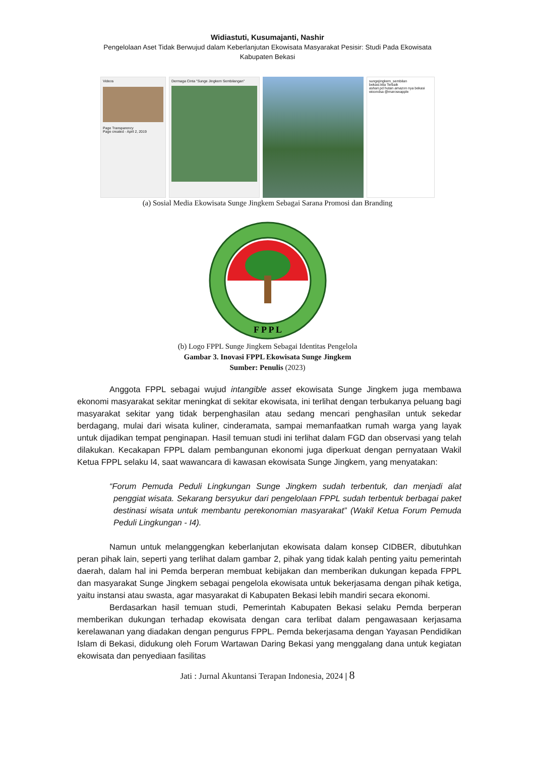Widiastuti, Kusumajanti, Nashir
Pengelolaan Aset Tidak Berwujud dalam Keberlanjutan Ekowisata Masyarakat Pesisir: Studi Pada Ekowisata
Kabupaten Bekasi
Videos
Page Transparency
Page created - April 2, 2019
Dermaga Cinta "Sunge Jingkem Sembilangan" sungejingkem_sembilan
bekasi.kita Terbaik
ashari.pd hutan amazon nya bekasi
wixxndsa @maroseapple
(a) Sosial Media Ekowisata Sunge Jingkem Sebagai Sarana Promosi dan Branding
F P P L
(b) Logo FPPL Sunge Jingkem Sebagai Identitas Pengelola
Gambar 3. Inovasi FPPL Ekowisata Sunge Jingkem
Sumber: Penulis (2023)
Anggota FPPL sebagai wujud intangible asset ekowisata Sunge Jingkem juga membawa ekonomi masyarakat sekitar meningkat di sekitar ekowisata, ini terlihat dengan terbukanya peluang bagi masyarakat sekitar yang tidak berpenghasilan atau sedang mencari penghasilan untuk sekedar berdagang, mulai dari wisata kuliner, cinderamata, sampai memanfaatkan rumah warga yang layak untuk dijadikan tempat penginapan. Hasil temuan studi ini terlihat dalam FGD dan observasi yang telah dilakukan. Kecakapan FPPL dalam pembangunan ekonomi juga diperkuat dengan pernyataan Wakil Ketua FPPL selaku I4, saat wawancara di kawasan ekowisata Sunge Jingkem, yang menyatakan:
“Forum Pemuda Peduli Lingkungan Sunge Jingkem sudah terbentuk, dan menjadi alat penggiat wisata. Sekarang bersyukur dari pengelolaan FPPL sudah terbentuk berbagai paket destinasi wisata untuk membantu perekonomian masyarakat” (Wakil Ketua Forum Pemuda Peduli Lingkungan - I4).
Namun untuk melanggengkan keberlanjutan ekowisata dalam konsep CIDBER, dibutuhkan peran pihak lain, seperti yang terlihat dalam gambar 2, pihak yang tidak kalah penting yaitu pemerintah daerah, dalam hal ini Pemda berperan membuat kebijakan dan memberikan dukungan kepada FPPL dan masyarakat Sunge Jingkem sebagai pengelola ekowisata untuk bekerjasama dengan pihak ketiga, yaitu instansi atau swasta, agar masyarakat di Kabupaten Bekasi lebih mandiri secara ekonomi.
Berdasarkan hasil temuan studi, Pemerintah Kabupaten Bekasi selaku Pemda berperan memberikan dukungan terhadap ekowisata dengan cara terlibat dalam pengawasaan kerjasama kerelawanan yang diadakan dengan pengurus FPPL. Pemda bekerjasama dengan Yayasan Pendidikan Islam di Bekasi, didukung oleh Forum Wartawan Daring Bekasi yang menggalang dana untuk kegiatan ekowisata dan penyediaan fasilitas
Jati : Jurnal Akuntansi Terapan Indonesia, 2024 | 8